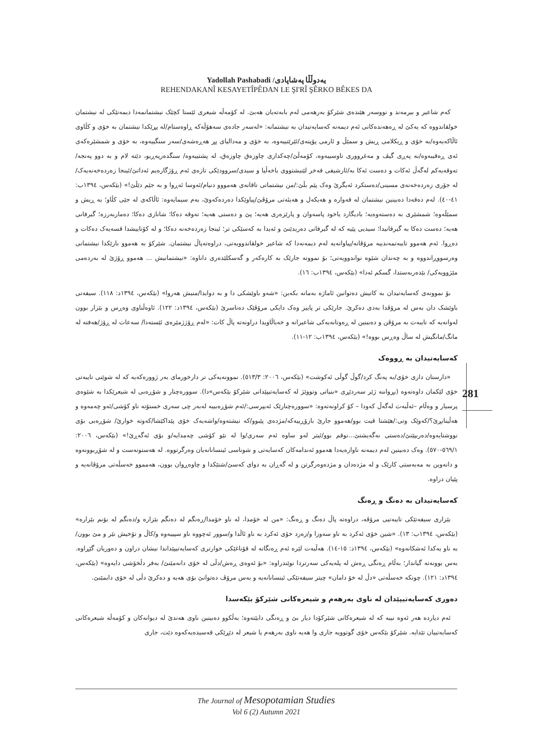Yadollah Pashabadi /یەدوڵڵا پەشاپادی
REHENDAKANÎ KESAYETÎPÊDAN LE ŞI'RÎ ŞÊRKO BÊKES DA
کەم شاعیر و بیرمەند و نووسەر هێندەی شێرکۆ بەرهەمی لەم بابەتەیان هەبێ. لە کۆمەڵە شیعری ئێستا کچێک نیشتمانمەدا دیمەنێکی لە نیشتمان خولقاندووە کە یەکێ لە ڕەهەندەکانی ئەم دیمەنە کەسایەتیدان بە نیشتمانە: «لەسەر جادەی سەهۆڵەکە ڕاوەستام/لە پڕێکدا نیشتمان بە خۆی و کڵاوی ئاڵاکەیەوە/بە خۆی و ڕیکلامی ڕیش و سمێڵ و ئارمی پۆپنەی/ئێرێتییەوە، بە خۆی و مەدالیای پڕ هەڕەشەی/سەر سنگییەوە، بە خۆی و شمشێرەکەی ئەی ڕەقیبەوە/بە پەڕی گیڤ و مەغرووری تاوسییەوە، کۆمەڵێ/چەکداری چاوزەق چاوزەق، لە پشتییەوە/ سنگدەرپەڕیو، دێتە لام و بە دوو پەنجە/تەوقەیەکم لەگەڵ ئەکات و دەست ئەکا بە/ئارشیفی فەخر لێنیشتووی باخەڵیا و سیدی/سروودێکی تازەی ئەم ڕۆژگارەیم ئەداتێ/ئینجا زەردەخەنەیەک/لە جۆری زەردەخەنەی مسینی/دەستکرد ئەیگرێ وەک پێم بڵێ:/من نیشتمانی تاقانەی هەمووو دنیام/ئەوسا ئەڕوا و بە جێم دێڵێ!» (بێکەس، ١٣٩٤ب: ٤١-٤٠). لەم دەقەدا دەبینین نیشتمان لە قەوارە و هەیکەل و هەیئەتی مرۆڤێ/پیاوێکدا دەردەکەوێ، بەم سیمایەوە: ئاڵاکەی لە جێی کڵاو؛ بە ڕیش و سمێڵەوە؛ شمشێری بە دەستەوەیە؛ بادیگارد یاخود پاسەوان و پارێزەری هەیە؛ پێ و دەستی هەیە؛ تەوقە دەکا؛ شانازی دەکا؛ دەماربەرزە؛ گیرفانی هەیە؛ دەست دەکا بە گیرفانیدا؛ سیدیی پێیە کە لە گیرفانی دەریدێنێ و ئەیدا بە کەسێکی تر؛ ئینجا زەردەخەنە دەکا؛ و لە کۆتاییشدا قسەیەک دەکات و دەڕوا. ئەم هەموو تایبەتمەندییە مرۆڤانە/پیاوانەیە لەم دیمەنەدا کە شاعیر خولقاندوویەتی، دراوەتەپاڵ نیشتمان. شێرکۆ بە هەموو بارێکدا نیشتمانی وەرسووڕاندووە و بە چەندان شێوە نواندوویەتی؛ بۆ نموونە جارێک بە کارەکەر و گەسکلێدەری داناوە: «نیشتمانیش ... هەموو ڕۆژێ لە بەردەمی مێژوویەکی/ بێدەربەستدا، گسکم ئەدا» (بێکەس، ١٣٩٤ب: ١٦).
بۆ نموونەی کەسایەتیدان بە کاتیش دەتوانین ئاماژە بەمانە بکەین: «شەو باوێشکی دا و بە دوایدا/منیش هەروا» (بێکەس، ١٣٩٤د: ١١٨). سیفەتی باوێشک دان بەس لە مرۆڤدا بەدی دەکرێ. جارێکی تر پاییز وەک دایکی مرۆڤێک دەناسرێ (بێکەس، ١٣٩٤د: ١٢٢). ئاوەڵناوی وەڕس و بێزار بوون لەوانەیە کە تایبەت بە مرۆڤن و دەبینین لە ڕەوتانەیەکی شاعیرانە و خەیاڵاویدا دراونەتە پاڵ کات: «لەم ڕۆژژمێرەی ئێستەدا/ سەعات لە ڕۆژ/هەفتە لە مانگ/مانگیش لە ساڵ وەڕس بووە!» (بێکەس، ١٣٩٤ب: ١٢-١١).
کەسایەتیدان بە ڕووەک
«دارستان داری خۆی/بە پەنگ کرد/گوڵ گوڵی ئەکوشت» (بێکەس، ٢٠٠٦: ٥١٣/٣). نموونەیەکی تر دارخورمای بەر ژوورەکەیە کە لە شوێنی تایبەتی خۆی لێکمان داوەتەوە (بڕواننە ژێر سەردێڕی «بنیاتی وتووێژ لە کەسایەتیپێدانی شێرکۆ بێکەس»دا). سوورەچنار و شۆڕەبی لە شیعرێکدا بە شێوەی پرسیار و وەڵام –ئەڵبەت لەگەڵ کەودا – کۆ کراونەتەوە: «سوورەچنارێک ئەیپرسی:/ئەم شۆڕەبییە لەبەر چی سەری خستۆتە ناو کۆشی/ئەو چەمەوە و هەڵینابڕێ؟/کەوێک وتی:/هێشتا قیت بوو/هەموو جارێ بازۆڕییەکە/مژدەی پێبوو/کە نیشتەوە/واشەیەک خۆی پێداکێشا/کەوتە خوارێ/ شۆڕەبی بۆی نووشتایەوە/دەربپێنێ/دەستی نەگەیشتێ...نوقم بوو/ئیتر لەو ساوە ئەم سەری/وا لە نێو کۆشی چەمدایە/و بۆی ئەگەڕێ!» (بێکەس، ٢٠٠٦: ٥٦٩/١-٥٧٠). وەک دەبینین لەم دیمەنە ناوازەیەدا هەموو ئەندامەکان کەسایەتی و شوناسی ئینسانانەیان وەرگرتووە. لە هەستونەست و لە شۆڕبوونەوە و دانەوین بە مەبەستی کارێک و لە مژدەدان و مژدەوەرگرتن و لە گەڕان بە دوای کەسێ/شتێکدا و چاوەڕوان بوون، هەمموو خەسڵەتی مرۆڤانەیە و پێیان دراوە.
کەسایەتیدان بە دەنگ و ڕەنگ
بێزاری سیفەتێکی تایبەتیی مرۆڤە، دراوەتە پاڵ دەنگ و ڕەنگ: «من لە خۆمدا، لە ناو خۆمدا/ڕەنگم لە دەنگم بێزارە و/دەنگم لە بۆنم بێزارە» (بێکەس، ١٣٩٤ب: ١٣). «شین خۆی ئەکرد بە ناو سەوزا و/زەرد خۆی ئەکرد بە ناو ئاڵدا و/سوور ئەچووە ناو سپییەوە و/کاڵ و تۆخیش نێر و مێ بوون/بە ناو یەکدا ئەشکانەوە» (بێکەس، ١٣٩٤د: ١٥-١٤). هەڵبەت لێرە ئەم ڕەنگانە لە قۆناغێکی خوارتری کەسایەتیپێداندا نیشان دراون و دەوریان گێڕاوە. بەس بوونەتە گیاندار؛ بەڵام ڕەنگی ڕەش لە پلەیەکی سەرتردا نوێندراوە: «بۆ ئەوەی ڕەش/دڵی لە خۆی دانەمێنێ/ بەفر دڵخۆشی دایەوە» (بێکەس، ١٣٩٤د: ١٢١). چونکە خەسڵەتی «دڵ لە خۆ دامان» چیتر سیفەتێکی ئینسانانەیە و بەس مرۆڤ دەتوانێ بۆی هەیە و دەکرێ دڵی لە خۆی دابمێنێ.
دەوری کەسایەتیپێدان لە ناوی بەرهەم و شیعرەکانی شێرکۆ بێکەسدا
ئەم دیاردە هەر ئەوە نییە کە لە شیعرەکانی شێرکۆدا دیار بێ و ڕەنگی دابێتەوە؛ بەڵکوو دەبینین ناوی هەندێ لە دیوانەکان و کۆمەڵە شیعرەکانی کەسایەتییان تێدایە. شێرکۆ بێکەس خۆی گوتوویە جاری وا هەیە ناوی بەرهەم یا شیعر لە دێڕێکی قەسیدەیەکەوە دێت، جاری
281
The Journal of Mesopotamian Studies
Vol 6 (2) Autumn 2021